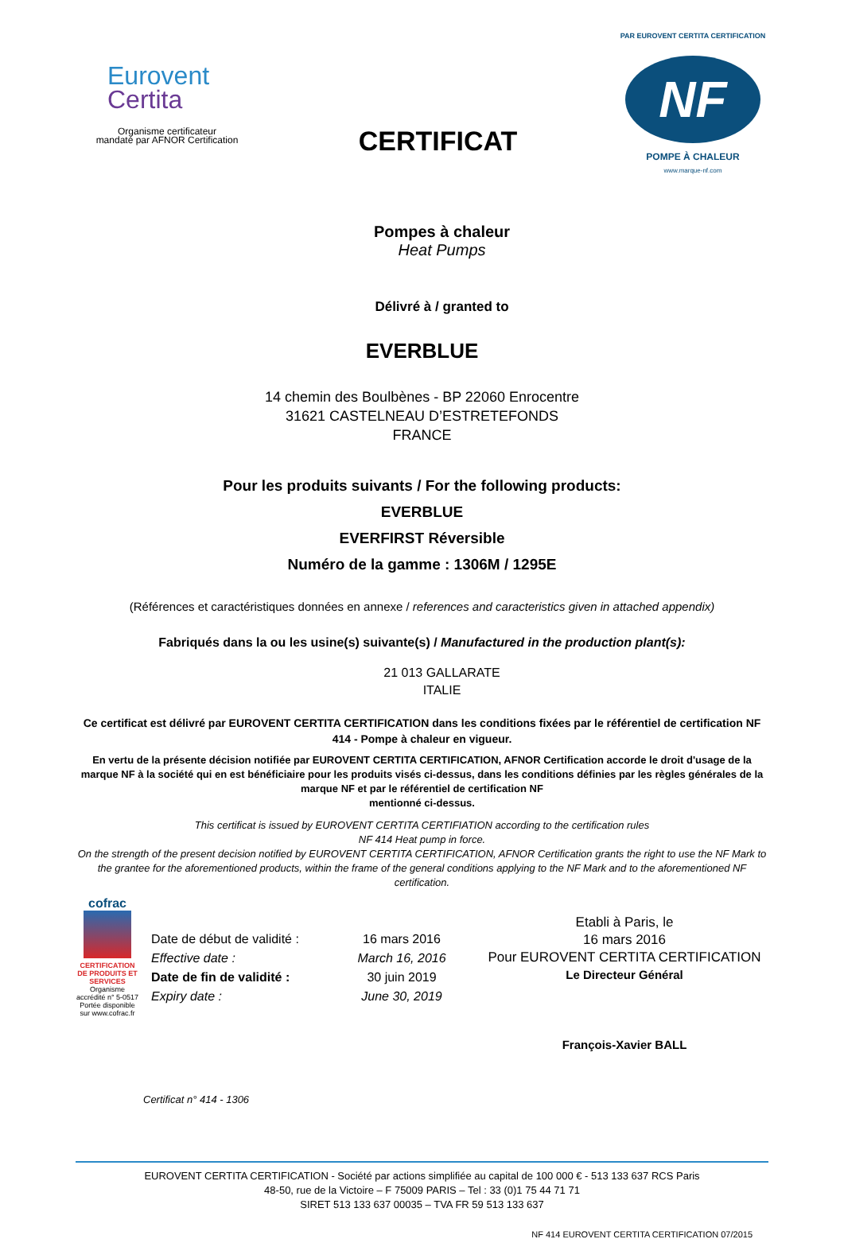Eurovent
Certita
Organisme certificateur
mandaté par AFNOR Certification
CERTIFICAT
PAR EUROVENT CERTITA CERTIFICATION
NF
POMPE À CHALEUR
www.marque-nf.com
Pompes à chaleur
Heat Pumps
Délivré à / granted to
EVERBLUE
14 chemin des Boulbènes - BP 22060 Enrocentre
31621 CASTELNEAU D’ESTRETEFONDS
FRANCE
Pour les produits suivants / For the following products:
EVERBLUE
EVERFIRST Réversible
Numéro de la gamme : 1306M / 1295E
(Références et caractéristiques données en annexe / references and caracteristics given in attached appendix)
Fabriqués dans la ou les usine(s) suivante(s) / Manufactured in the production plant(s):
21 013 GALLARATE
ITALIE
Ce certificat est délivré par EUROVENT CERTITA CERTIFICATION dans les conditions fixées par le référentiel de certification NF 414 - Pompe à chaleur en vigueur.
En vertu de la présente décision notifiée par EUROVENT CERTITA CERTIFICATION, AFNOR Certification accorde le droit d'usage de la marque NF à la société qui en est bénéficiaire pour les produits visés ci-dessus, dans les conditions définies par les règles générales de la marque NF et par le référentiel de certification NF
mentionné ci-dessus.
This certificat is issued by EUROVENT CERTITA CERTIFIATION according to the certification rules
NF 414 Heat pump in force.
On the strength of the present decision notified by EUROVENT CERTITA CERTIFICATION, AFNOR Certification grants the right to use the NF Mark to the grantee for the aforementioned products, within the frame of the general conditions applying to the NF Mark and to the aforementioned NF certification.
cofrac
CERTIFICATION DE PRODUITS ET SERVICES
Organisme accrédité n° 5-0517 Portée disponible sur www.cofrac.fr
Date de début de validité :
Effective date :
Date de fin de validité :
Expiry date :
16 mars 2016
March 16, 2016
30 juin 2019
June 30, 2019
Etabli à Paris, le
16 mars 2016
Pour EUROVENT CERTITA CERTIFICATION
Le Directeur Général
François-Xavier BALL
Certificat n° 414 - 1306
EUROVENT CERTITA CERTIFICATION - Société par actions simplifiée au capital de 100 000 € - 513 133 637 RCS Paris
48-50, rue de la Victoire – F 75009 PARIS – Tel : 33 (0)1 75 44 71 71
SIRET 513 133 637 00035 – TVA FR 59 513 133 637
NF 414 EUROVENT CERTITA CERTIFICATION 07/2015